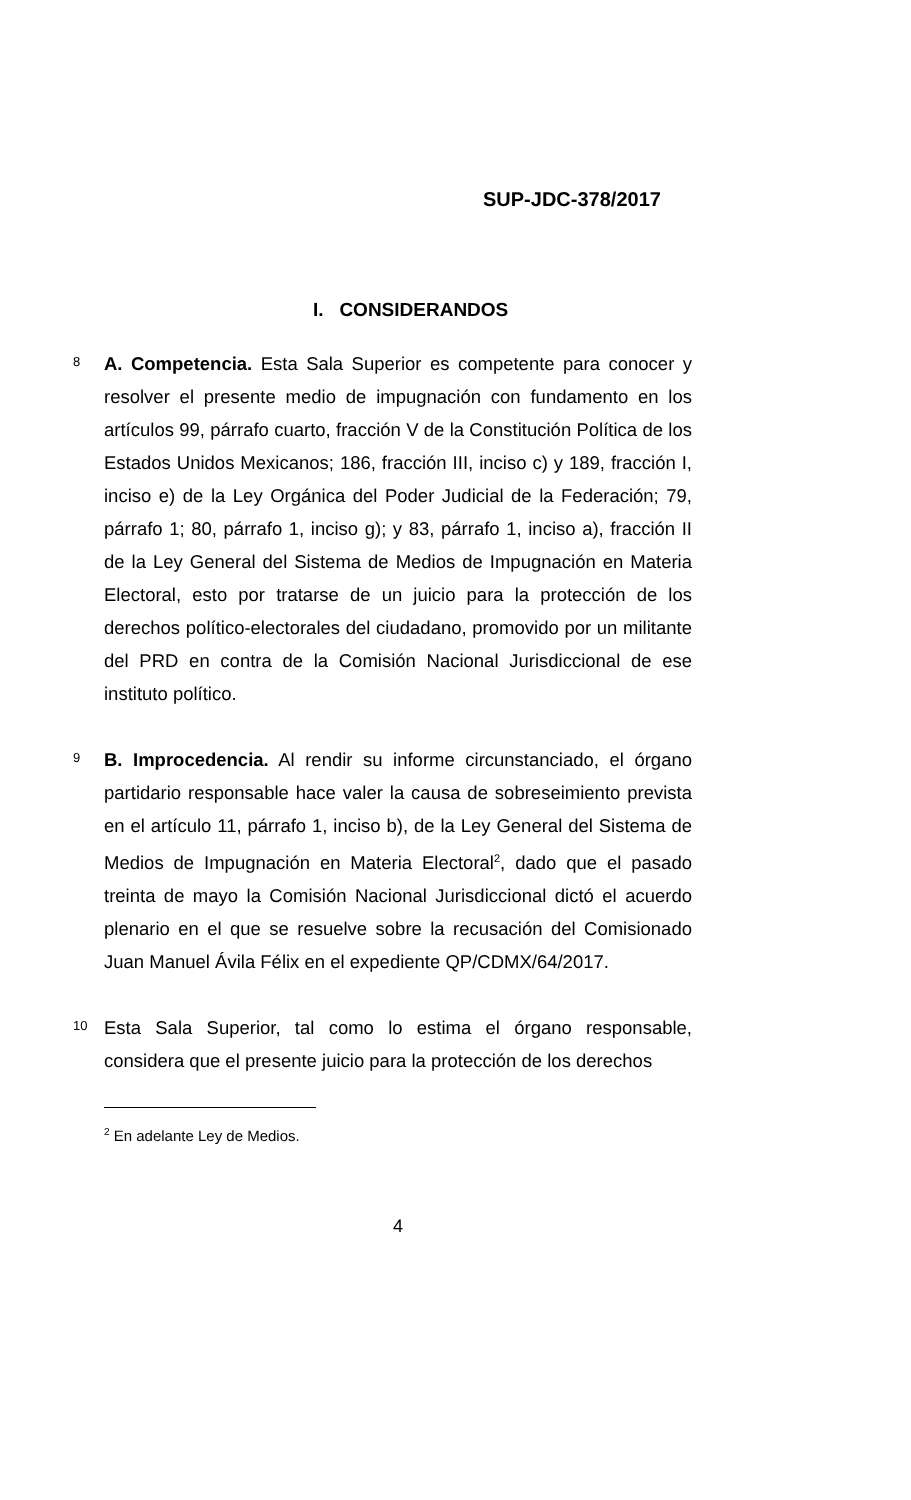SUP-JDC-378/2017
I. CONSIDERANDOS
8
A. Competencia. Esta Sala Superior es competente para conocer y resolver el presente medio de impugnación con fundamento en los artículos 99, párrafo cuarto, fracción V de la Constitución Política de los Estados Unidos Mexicanos; 186, fracción III, inciso c) y 189, fracción I, inciso e) de la Ley Orgánica del Poder Judicial de la Federación; 79, párrafo 1; 80, párrafo 1, inciso g); y 83, párrafo 1, inciso a), fracción II de la Ley General del Sistema de Medios de Impugnación en Materia Electoral, esto por tratarse de un juicio para la protección de los derechos político-electorales del ciudadano, promovido por un militante del PRD en contra de la Comisión Nacional Jurisdiccional de ese instituto político.
9
B. Improcedencia. Al rendir su informe circunstanciado, el órgano partidario responsable hace valer la causa de sobreseimiento prevista en el artículo 11, párrafo 1, inciso b), de la Ley General del Sistema de Medios de Impugnación en Materia Electoral<sup>2</sup>, dado que el pasado treinta de mayo la Comisión Nacional Jurisdiccional dictó el acuerdo plenario en el que se resuelve sobre la recusación del Comisionado Juan Manuel Ávila Félix en el expediente QP/CDMX/64/2017.
10
Esta Sala Superior, tal como lo estima el órgano responsable, considera que el presente juicio para la protección de los derechos
<sup>2</sup> En adelante Ley de Medios.
4